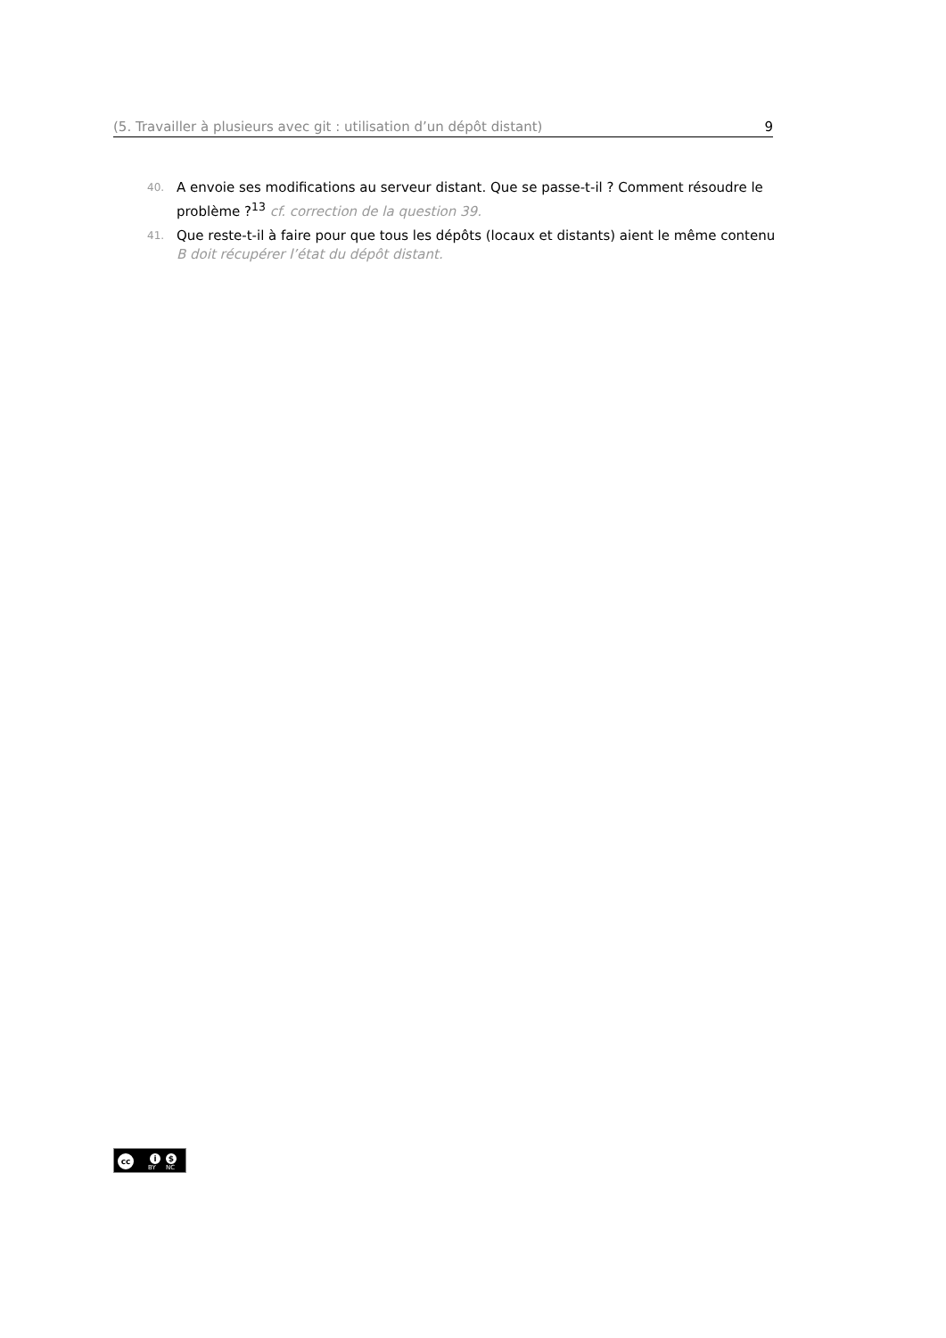(5. Travailler à plusieurs avec git : utilisation d’un dépôt distant) 9
40.
A envoie ses modifications au serveur distant. Que se passe-t-il ? Comment résoudre le problème ?<sup>13</sup> cf. correction de la question 39.
41.
Que reste-t-il à faire pour que tous les dépôts (locaux et distants) aient le même contenu
B doit récupérer l’état du dépôt distant.
cc i $
BY NC